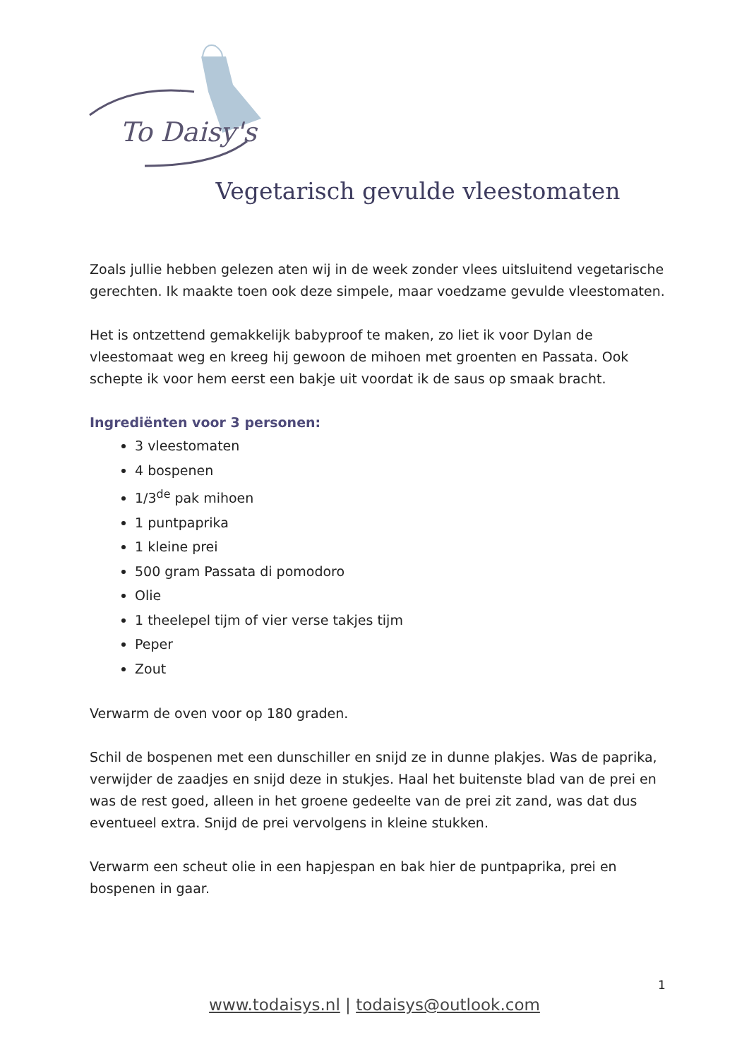To Daisy's
Vegetarisch gevulde vleestomaten
Zoals jullie hebben gelezen aten wij in de week zonder vlees uitsluitend vegetarische gerechten. Ik maakte toen ook deze simpele, maar voedzame gevulde vleestomaten.
Het is ontzettend gemakkelijk babyproof te maken, zo liet ik voor Dylan de vleestomaat weg en kreeg hij gewoon de mihoen met groenten en Passata. Ook schepte ik voor hem eerst een bakje uit voordat ik de saus op smaak bracht.
Ingrediënten voor 3 personen:
3 vleestomaten
4 bospenen
1/3<sup>de</sup> pak mihoen
1 puntpaprika
1 kleine prei
500 gram Passata di pomodoro
Olie
1 theelepel tijm of vier verse takjes tijm
Peper
Zout
Verwarm de oven voor op 180 graden.
Schil de bospenen met een dunschiller en snijd ze in dunne plakjes. Was de paprika, verwijder de zaadjes en snijd deze in stukjes. Haal het buitenste blad van de prei en was de rest goed, alleen in het groene gedeelte van de prei zit zand, was dat dus eventueel extra. Snijd de prei vervolgens in kleine stukken.
Verwarm een scheut olie in een hapjespan en bak hier de puntpaprika, prei en bospenen in gaar.
1
www.todaisys.nl | todaisys@outlook.com